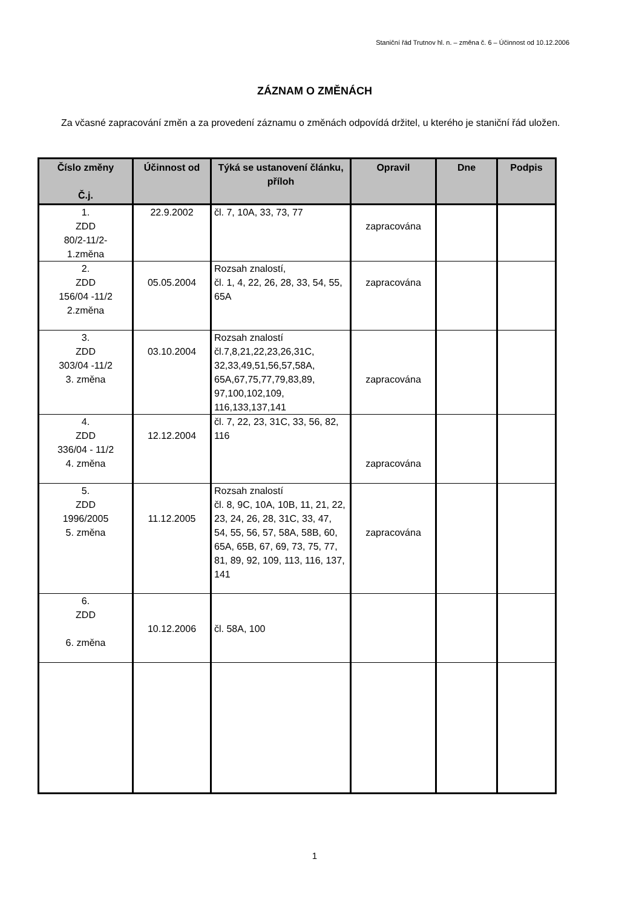Staniční řád Trutnov hl. n. – změna č. 6 – Účinnost od 10.12.2006
ZÁZNAM O ZMĚNÁCH
Za včasné zapracování změn a za provedení záznamu o změnách odpovídá držitel, u kterého je staniční řád uložen.
| Číslo změny Č.j. | Účinnost od | Týká se ustanovení článku, příloh | Opravil | Dne | Podpis |
| --- | --- | --- | --- | --- | --- |
| 1. ZDD 80/2-11/2- 1.změna | 22.9.2002 | čl. 7, 10A, 33, 73, 77 | zapracována | | |
| 2. ZDD 156/04 -11/2 2.změna | 05.05.2004 | Rozsah znalostí, čl. 1, 4, 22, 26, 28, 33, 54, 55, 65A | zapracována | | |
| 3. ZDD 303/04 -11/2 3. změna | 03.10.2004 | Rozsah znalostí čl.7,8,21,22,23,26,31C, 32,33,49,51,56,57,58A, 65A,67,75,77,79,83,89, 97,100,102,109, 116,133,137,141 | zapracována | | |
| 4. ZDD 336/04 - 11/2 4. změna | 12.12.2004 | čl. 7, 22, 23, 31C, 33, 56, 82, 116 | zapracována | | |
| 5. ZDD 1996/2005 5. změna | 11.12.2005 | Rozsah znalostí čl. 8, 9C, 10A, 10B, 11, 21, 22, 23, 24, 26, 28, 31C, 33, 47, 54, 55, 56, 57, 58A, 58B, 60, 65A, 65B, 67, 69, 73, 75, 77, 81, 89, 92, 109, 113, 116, 137, 141 | zapracována | | |
| 6. ZDD 6. změna | 10.12.2006 | čl. 58A, 100 | | | |
1